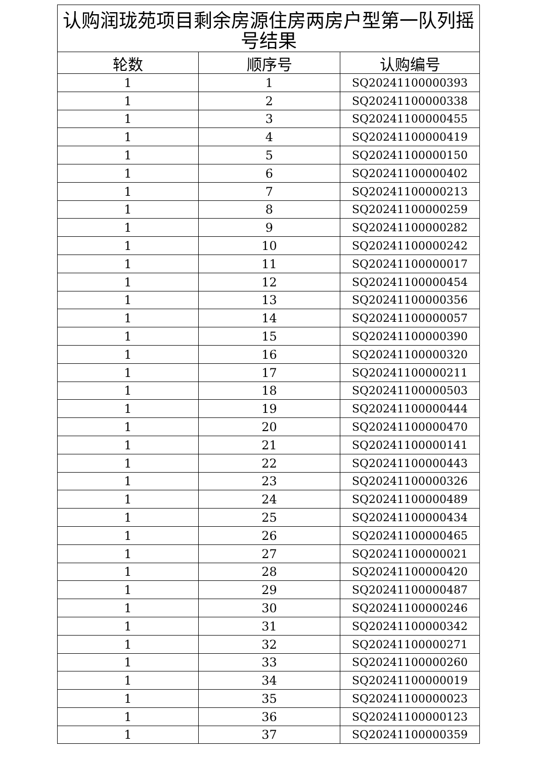| 认购润珑苑项目剩余房源住房两房户型第一队列摇号结果 | | |
| --- | --- | --- |
| 轮数 | 顺序号 | 认购编号 |
| 1 | 1 | SQ20241100000393 |
| 1 | 2 | SQ20241100000338 |
| 1 | 3 | SQ20241100000455 |
| 1 | 4 | SQ20241100000419 |
| 1 | 5 | SQ20241100000150 |
| 1 | 6 | SQ20241100000402 |
| 1 | 7 | SQ20241100000213 |
| 1 | 8 | SQ20241100000259 |
| 1 | 9 | SQ20241100000282 |
| 1 | 10 | SQ20241100000242 |
| 1 | 11 | SQ20241100000017 |
| 1 | 12 | SQ20241100000454 |
| 1 | 13 | SQ20241100000356 |
| 1 | 14 | SQ20241100000057 |
| 1 | 15 | SQ20241100000390 |
| 1 | 16 | SQ20241100000320 |
| 1 | 17 | SQ20241100000211 |
| 1 | 18 | SQ20241100000503 |
| 1 | 19 | SQ20241100000444 |
| 1 | 20 | SQ20241100000470 |
| 1 | 21 | SQ20241100000141 |
| 1 | 22 | SQ20241100000443 |
| 1 | 23 | SQ20241100000326 |
| 1 | 24 | SQ20241100000489 |
| 1 | 25 | SQ20241100000434 |
| 1 | 26 | SQ20241100000465 |
| 1 | 27 | SQ20241100000021 |
| 1 | 28 | SQ20241100000420 |
| 1 | 29 | SQ20241100000487 |
| 1 | 30 | SQ20241100000246 |
| 1 | 31 | SQ20241100000342 |
| 1 | 32 | SQ20241100000271 |
| 1 | 33 | SQ20241100000260 |
| 1 | 34 | SQ20241100000019 |
| 1 | 35 | SQ20241100000023 |
| 1 | 36 | SQ20241100000123 |
| 1 | 37 | SQ20241100000359 |